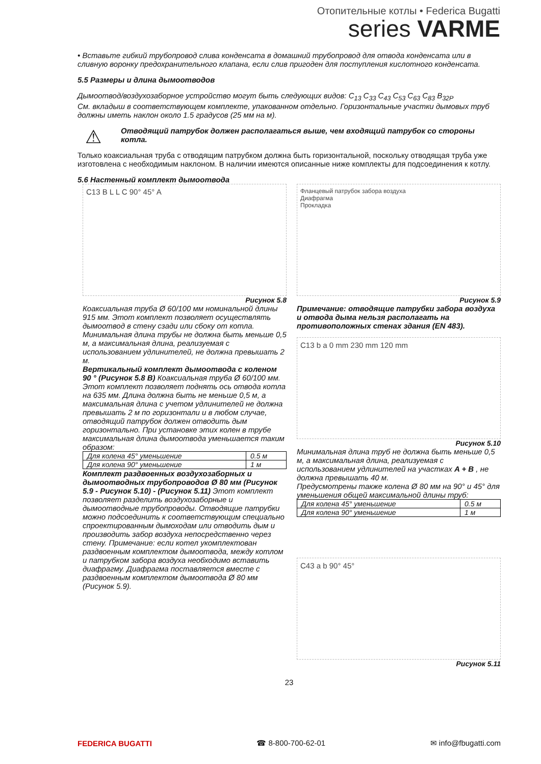Отопительные котлы • Federica Bugatti
series VARME
• Вставьте гибкий трубопровод слива конденсата в домашний трубопровод для отвода конденсата или в сливную воронку предохранительного клапана, если слив пригоден для поступления кислотного конденсата.
5.5 Размеры и длина дымоотводов
Дымоотвод/воздухозаборное устройство могут быть следующих видов: C<sub>13</sub> C<sub>33</sub> C<sub>43</sub> C<sub>53</sub> C<sub>63</sub> C<sub>83</sub> B<sub>32P</sub>
См. вкладыш в соответствующем комплекте, упакованном отдельно. Горизонтальные участки дымовых труб должны иметь наклон около 1.5 градусов (25 мм на м).
⚠ Отводящий патрубок должен располагаться выше, чем входящий патрубок со стороны котла.
Только коаксиальная труба с отводящим патрубком должна быть горизонтальной, поскольку отводящая труба уже изготовлена с необходимым наклоном. В наличии имеются описанные ниже комплекты для подсоединения к котлу.
5.6 Настенный комплект дымоотвода
C13 B L L C 90° 45° A
Рисунок 5.8
Коаксиальная труба Ø 60/100 мм номинальной длины 915 мм. Этот комплект позволяет осуществлять дымоотвод в стену сзади или сбоку от котла. Минимальная длина трубы не должна быть меньше 0,5 м, а максимальная длина, реализуемая с использованием удлинителей, не должна превышать 2 м.
Вертикальный комплект дымоотвода с коленом 90 ° (Рисунок 5.8 B) Коаксиальная труба Ø 60/100 мм. Этот комплект позволяет поднять ось отвода котла на 635 мм. Длина должна быть не меньше 0,5 м, а максимальная длина с учетом удлинителей не должна превышать 2 м по горизонтали и в любом случае, отводящий патрубок должен отводить дым горизонтально. При установке этих колен в трубе максимальная длина дымоотвода уменьшается таким образом:
| Для колена 45° уменьшение | 0.5 м |
| Для колена 90° уменьшение | 1 м |
Комплект раздвоенных воздухозаборных и дымоотводных трубопроводов Ø 80 мм (Рисунок 5.9 - Рисунок 5.10) - (Рисунок 5.11) Этот комплект позволяет разделить воздухозаборные и дымоотводные трубопроводы. Отводящие патрубки можно подсоединить к соответствующим специально спроектированным дымоходам или отводить дым и производить забор воздуха непосредственно через стену. Примечание: если котел укомплектован раздвоенным комплектом дымоотвода, между котлом и патрубком забора воздуха необходимо вставить диафрагму. Диафрагма поставляется вместе с раздвоенным комплектом дымоотвода Ø 80 мм (Рисунок 5.9).
Фланцевый патрубок забора воздуха
Диафрагма
Прокладка
Рисунок 5.9
Примечание: отводящие патрубки забора воздуха и отвода дыма нельзя располагать на противоположных стенах здания (EN 483).
C13 b a 0 mm 230 mm 120 mm
Рисунок 5.10
Минимальная длина труб не должна быть меньше 0,5 м, а максимальная длина, реализуемая с использованием удлинителей на участках A + B , не должна превышать 40 м.
Предусмотрены также колена Ø 80 мм на 90° и 45° для уменьшения общей максимальной длины труб:
| Для колена 45° уменьшение | 0.5 м |
| Для колена 90° уменьшение | 1 м |
C43 a b 90° 45°
Рисунок 5.11
23
FEDERICA BUGATTI ☎ 8-800-700-62-01 ✉ info@fbugatti.com